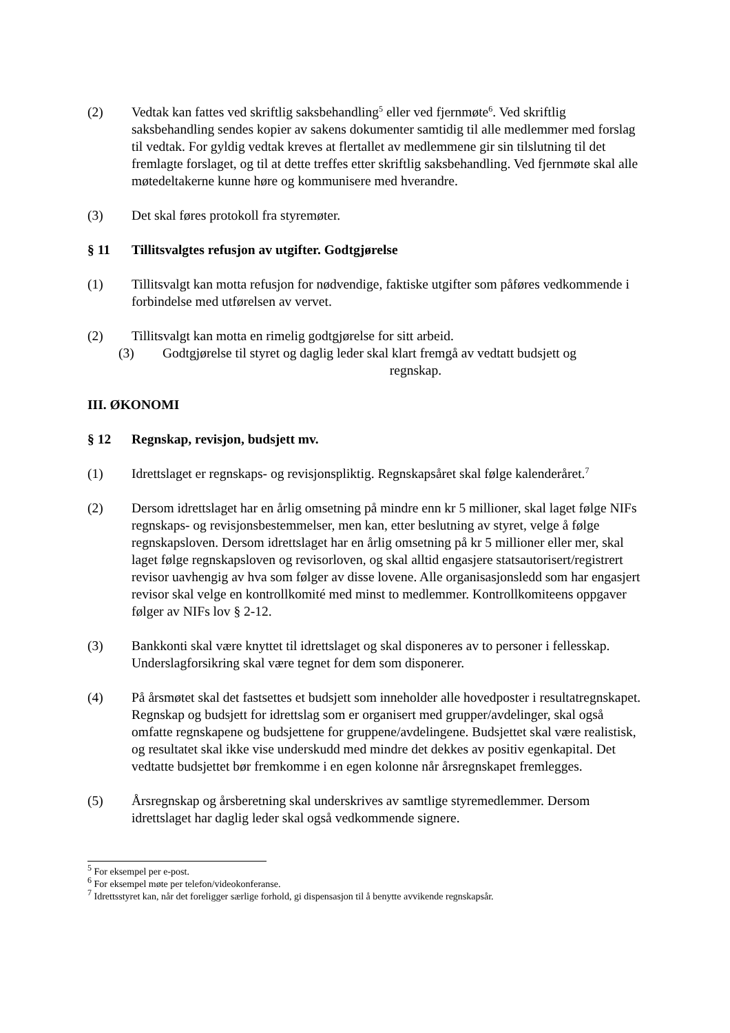(2) Vedtak kan fattes ved skriftlig saksbehandling<sup>5</sup> eller ved fjernmøte<sup>6</sup>. Ved skriftlig saksbehandling sendes kopier av sakens dokumenter samtidig til alle medlemmer med forslag til vedtak. For gyldig vedtak kreves at flertallet av medlemmene gir sin tilslutning til det fremlagte forslaget, og til at dette treffes etter skriftlig saksbehandling. Ved fjernmøte skal alle møtedeltakerne kunne høre og kommunisere med hverandre.
(3) Det skal føres protokoll fra styremøter.
§ 11 Tillitsvalgtes refusjon av utgifter. Godtgjørelse
(1) Tillitsvalgt kan motta refusjon for nødvendige, faktiske utgifter som påføres vedkommende i forbindelse med utførelsen av vervet.
(2) Tillitsvalgt kan motta en rimelig godtgjørelse for sitt arbeid.
(3) Godtgjørelse til styret og daglig leder skal klart fremgå av vedtatt budsjett og
regnskap.
III. ØKONOMI
§ 12 Regnskap, revisjon, budsjett mv.
(1) Idrettslaget er regnskaps- og revisjonspliktig. Regnskapsåret skal følge kalenderåret.<sup>7</sup>
(2) Dersom idrettslaget har en årlig omsetning på mindre enn kr 5 millioner, skal laget følge NIFs regnskaps- og revisjonsbestemmelser, men kan, etter beslutning av styret, velge å følge regnskapsloven. Dersom idrettslaget har en årlig omsetning på kr 5 millioner eller mer, skal laget følge regnskapsloven og revisorloven, og skal alltid engasjere statsautorisert/registrert revisor uavhengig av hva som følger av disse lovene. Alle organisasjonsledd som har engasjert revisor skal velge en kontrollkomité med minst to medlemmer. Kontrollkomiteens oppgaver følger av NIFs lov § 2-12.
(3) Bankkonti skal være knyttet til idrettslaget og skal disponeres av to personer i fellesskap. Underslagforsikring skal være tegnet for dem som disponerer.
(4) På årsmøtet skal det fastsettes et budsjett som inneholder alle hovedposter i resultatregnskapet. Regnskap og budsjett for idrettslag som er organisert med grupper/avdelinger, skal også omfatte regnskapene og budsjettene for gruppene/avdelingene. Budsjettet skal være realistisk, og resultatet skal ikke vise underskudd med mindre det dekkes av positiv egenkapital. Det vedtatte budsjettet bør fremkomme i en egen kolonne når årsregnskapet fremlegges.
(5) Årsregnskap og årsberetning skal underskrives av samtlige styremedlemmer. Dersom idrettslaget har daglig leder skal også vedkommende signere.
<sup>5</sup> For eksempel per e-post.
<sup>6</sup> For eksempel møte per telefon/videokonferanse.
<sup>7</sup> Idrettsstyret kan, når det foreligger særlige forhold, gi dispensasjon til å benytte avvikende regnskapsår.